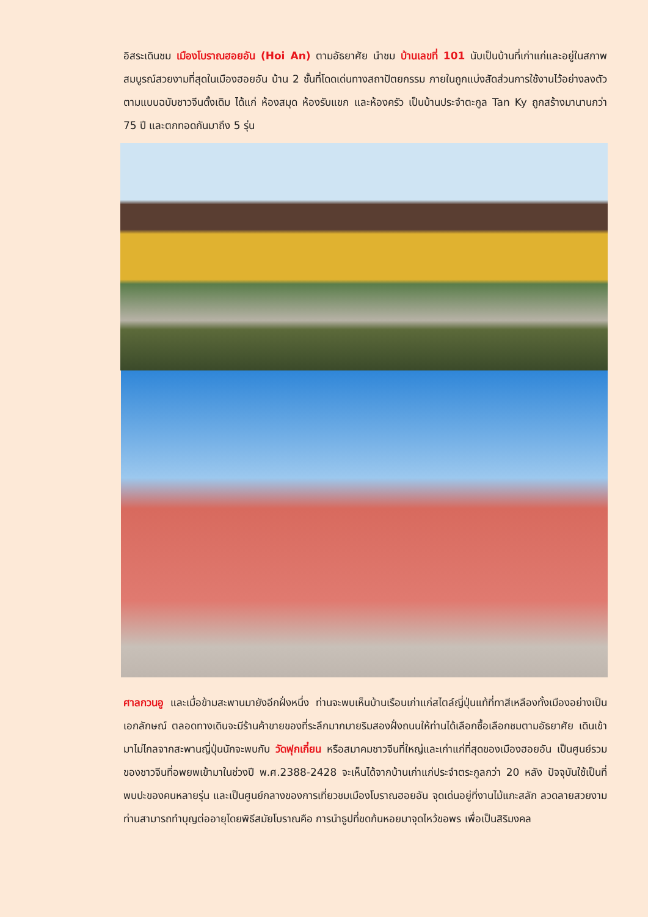อิสระเดินชม เมืองโบราณฮอยอัน (Hoi An) ตามอัธยาศัย นำชม บ้านเลขที่ 101 นับเป็นบ้านที่เก่าแก่และอยู่ในสภาพสมบูรณ์สวยงามที่สุดในเมืองฮอยอัน บ้าน 2 ชั้นที่โดดเด่นทางสถาปัตยกรรม ภายในถูกแบ่งสัดส่วนการใช้งานไว้อย่างลงตัวตามแบบฉบับชาวจีนดั้งเดิม ได้แก่ ห้องสมุด ห้องรับแขก และห้องครัว เป็นบ้านประจำตะกูล Tan Ky ถูกสร้างมานานกว่า 75 ปี และตกทอดกันมาถึง 5 รุ่น
ศาลกวนอู และเมื่อข้ามสะพานมายังอีกฝั่งหนึ่ง ท่านจะพบเห็นบ้านเรือนเก่าแก่สไตล์ญี่ปุ่นแท้ที่ทาสีเหลืองทั้งเมืองอย่างเป็นเอกลักษณ์ ตลอดทางเดินจะมีร้านค้าขายของที่ระลึกมากมายริมสองฝั่งถนนให้ท่านได้เลือกซื้อเลือกชมตามอัธยาศัย เดินเข้ามาไม่ไกลจากสะพานญี่ปุ่นนักจะพบกับ วัดฟุกเกี๋ยน หรือสมาคมชาวจีนที่ใหญ่และเก่าแก่ที่สุดของเมืองฮอยอัน เป็นศูนย์รวมของชาวจีนที่อพยพเข้ามาในช่วงปี พ.ศ.2388-2428 จะเห็นได้จากบ้านเก่าแก่ประจำตระกูลกว่า 20 หลัง ปัจจุบันใช้เป็นที่พบปะของคนหลายรุ่น และเป็นศูนย์กลางของการเที่ยวชมเมืองโบราณฮอยอัน จุดเด่นอยู่ที่งานไม้แกะสลัก ลวดลายสวยงาม ท่านสามารถทำบุญต่ออายุโดยพิธีสมัยโบราณคือ การนำธูปที่ขดก้นหอยมาจุดไหว้ขอพร เพื่อเป็นสิริมงคล